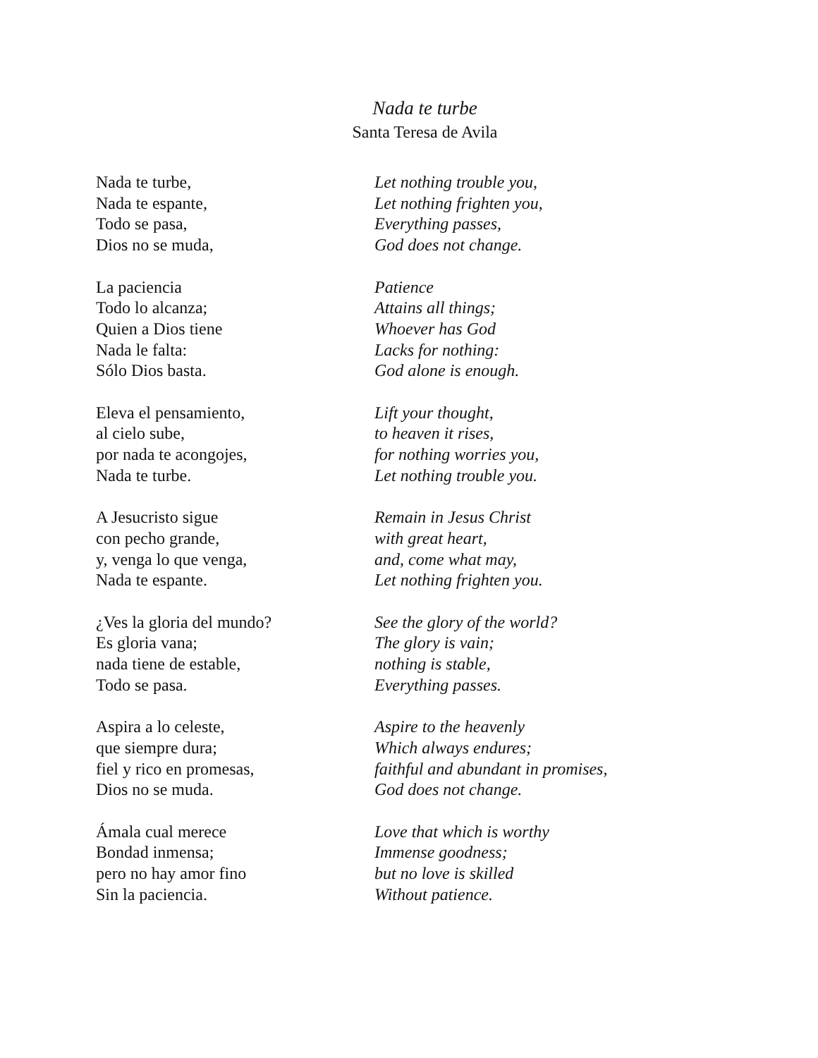Nada te turbe
Santa Teresa de Avila
Nada te turbe,
Nada te espante,
Todo se pasa,
Dios no se muda,
La paciencia
Todo lo alcanza;
Quien a Dios tiene
Nada le falta:
Sólo Dios basta.
Eleva el pensamiento,
al cielo sube,
por nada te acongojes,
Nada te turbe.
A Jesucristo sigue
con pecho grande,
y, venga lo que venga,
Nada te espante.
¿Ves la gloria del mundo?
Es gloria vana;
nada tiene de estable,
Todo se pasa.
Aspira a lo celeste,
que siempre dura;
fiel y rico en promesas,
Dios no se muda.
Ámala cual merece
Bondad inmensa;
pero no hay amor fino
Sin la paciencia.
Let nothing trouble you,
Let nothing frighten you,
Everything passes,
God does not change.
Patience
Attains all things;
Whoever has God
Lacks for nothing:
God alone is enough.
Lift your thought,
to heaven it rises,
for nothing worries you,
Let nothing trouble you.
Remain in Jesus Christ
with great heart,
and, come what may,
Let nothing frighten you.
See the glory of the world?
The glory is vain;
nothing is stable,
Everything passes.
Aspire to the heavenly
Which always endures;
faithful and abundant in promises,
God does not change.
Love that which is worthy
Immense goodness;
but no love is skilled
Without patience.